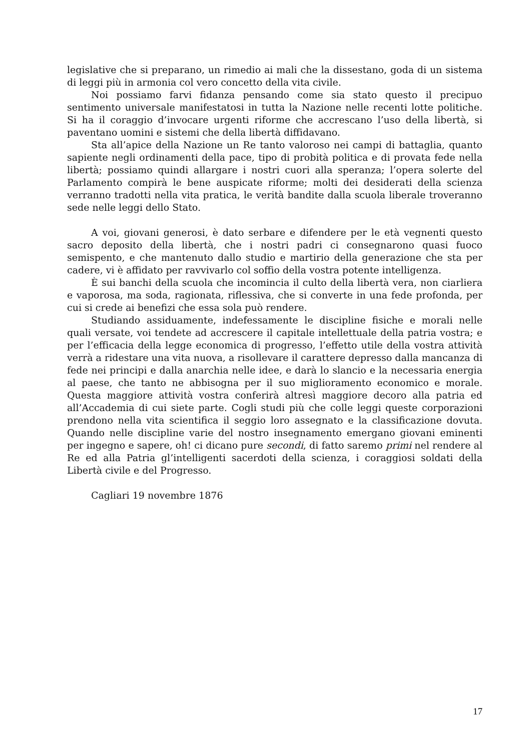legislative che si preparano, un rimedio ai mali che la dissestano, goda di un sistema di leggi più in armonia col vero concetto della vita civile.
Noi possiamo farvi fidanza pensando come sia stato questo il precipuo sentimento universale manifestatosi in tutta la Nazione nelle recenti lotte politiche. Si ha il coraggio d’invocare urgenti riforme che accrescano l’uso della libertà, si paventano uomini e sistemi che della libertà diffidavano.
Sta all’apice della Nazione un Re tanto valoroso nei campi di battaglia, quanto sapiente negli ordinamenti della pace, tipo di probità politica e di provata fede nella libertà; possiamo quindi allargare i nostri cuori alla speranza; l’opera solerte del Parlamento compirà le bene auspicate riforme; molti dei desiderati della scienza verranno tradotti nella vita pratica, le verità bandite dalla scuola liberale troveranno sede nelle leggi dello Stato.
A voi, giovani generosi, è dato serbare e difendere per le età vegnenti questo sacro deposito della libertà, che i nostri padri ci consegnarono quasi fuoco semispento, e che mantenuto dallo studio e martirio della generazione che sta per cadere, vi è affidato per ravvivarlo col soffio della vostra potente intelligenza.
È sui banchi della scuola che incomincia il culto della libertà vera, non ciarliera e vaporosa, ma soda, ragionata, riflessiva, che si converte in una fede profonda, per cui si crede ai benefizi che essa sola può rendere.
Studiando assiduamente, indefessamente le discipline fisiche e morali nelle quali versate, voi tendete ad accrescere il capitale intellettuale della patria vostra; e per l’efficacia della legge economica di progresso, l’effetto utile della vostra attività verrà a ridestare una vita nuova, a risollevare il carattere depresso dalla mancanza di fede nei principi e dalla anarchia nelle idee, e darà lo slancio e la necessaria energia al paese, che tanto ne abbisogna per il suo miglioramento economico e morale. Questa maggiore attività vostra conferirà altresì maggiore decoro alla patria ed all’Accademia di cui siete parte. Cogli studi più che colle leggi queste corporazioni prendono nella vita scientifica il seggio loro assegnato e la classificazione dovuta. Quando nelle discipline varie del nostro insegnamento emergano giovani eminenti per ingegno e sapere, oh! ci dicano pure secondi, di fatto saremo primi nel rendere al Re ed alla Patria gl’intelligenti sacerdoti della scienza, i coraggiosi soldati della Libertà civile e del Progresso.
Cagliari 19 novembre 1876
17